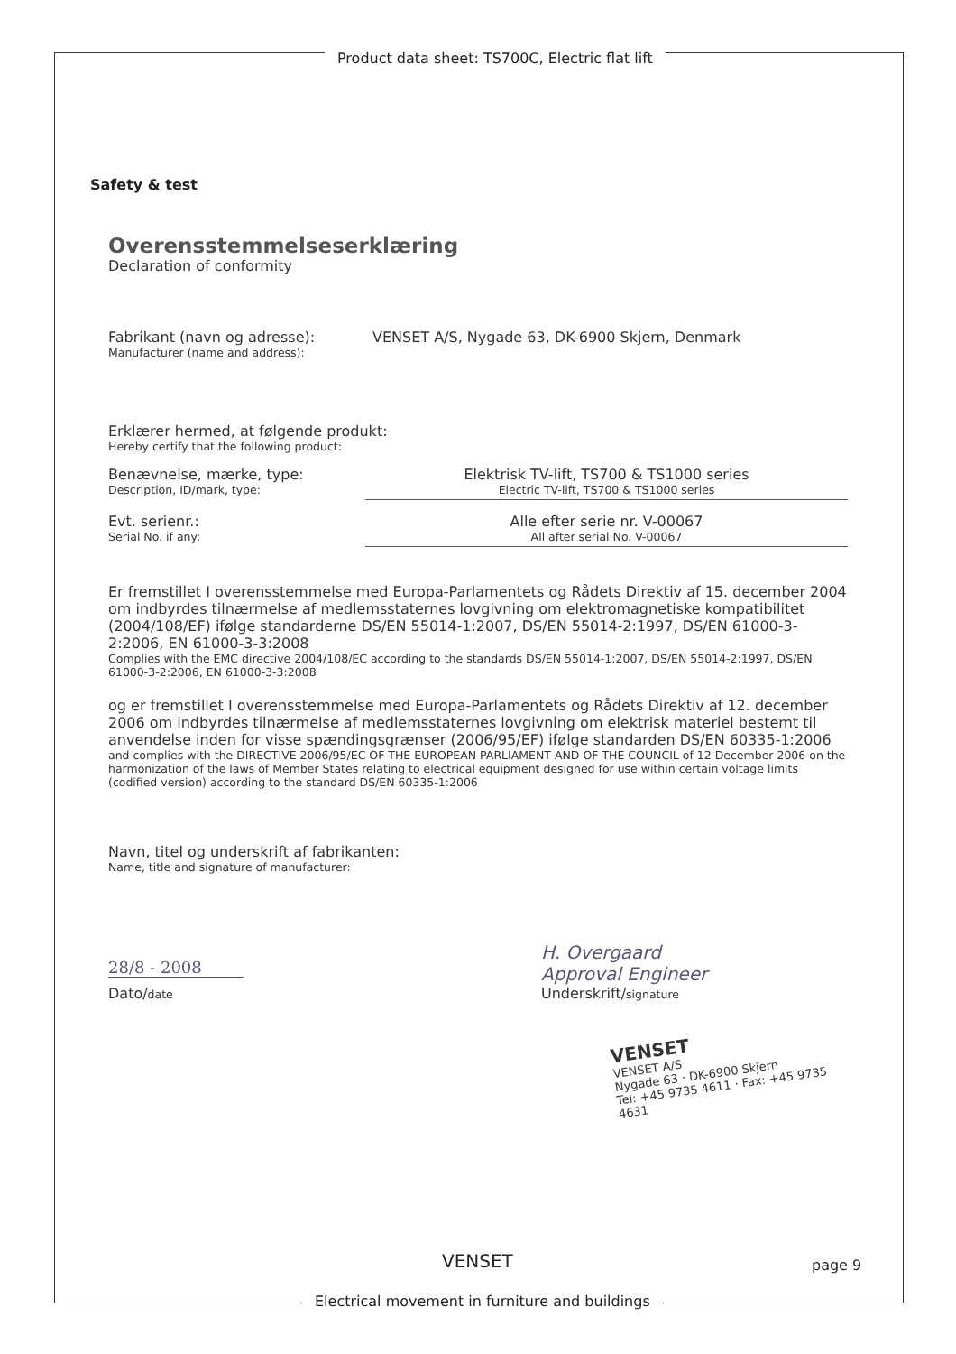Product data sheet: TS700C, Electric flat lift
Safety & test
Overensstemmelseserklæring
Declaration of conformity
Fabrikant (navn og adresse):
Manufacturer (name and address):
VENSET A/S, Nygade 63, DK-6900 Skjern, Denmark
Erklærer hermed, at følgende produkt:
Hereby certify that the following product:
Benævnelse, mærke, type:
Description, ID/mark, type:
Elektrisk TV-lift, TS700 & TS1000 series
Electric TV-lift, TS700 & TS1000 series
Evt. serienr.:
Serial No. if any:
Alle efter serie nr. V-00067
All after serial No. V-00067
Er fremstillet I overensstemmelse med Europa-Parlamentets og Rådets Direktiv af 15. december 2004 om indbyrdes tilnærmelse af medlemsstaternes lovgivning om elektromagnetiske kompatibilitet (2004/108/EF) ifølge standarderne DS/EN 55014-1:2007, DS/EN 55014-2:1997, DS/EN 61000-3-2:2006, EN 61000-3-3:2008
Complies with the EMC directive 2004/108/EC according to the standards DS/EN 55014-1:2007, DS/EN 55014-2:1997, DS/EN 61000-3-2:2006, EN 61000-3-3:2008
og er fremstillet I overensstemmelse med Europa-Parlamentets og Rådets Direktiv af 12. december 2006 om indbyrdes tilnærmelse af medlemsstaternes lovgivning om elektrisk materiel bestemt til anvendelse inden for visse spændingsgrænser (2006/95/EF) ifølge standarden DS/EN 60335-1:2006
and complies with the DIRECTIVE 2006/95/EC OF THE EUROPEAN PARLIAMENT AND OF THE COUNCIL of 12 December 2006 on the harmonization of the laws of Member States relating to electrical equipment designed for use within certain voltage limits (codified version) according to the standard DS/EN 60335-1:2006
Navn, titel og underskrift af fabrikanten:
Name, title and signature of manufacturer:
28/8 - 2008
Dato/date
H. Overgaard
Approval Engineer
Underskrift/signature
VENSET
VENSET A/S
Nygade 63 · DK-6900 Skjern
Tel: +45 9735 4611 · Fax: +45 9735 4631
VENSET page 9
Electrical movement in furniture and buildings